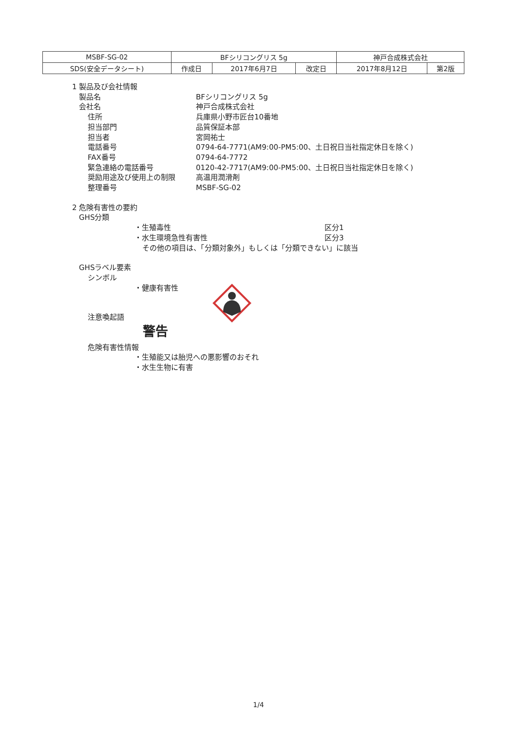| MSBF-SG-02 | BFシリコングリス 5g | | | 神戸合成株式会社 | |
| SDS(安全データシート) | 作成日 | 2017年6月7日 | 改定日 | 2017年8月12日 | 第2版 |
1 製品及び会社情報
製品名 BFシリコングリス 5g
会社名 神戸合成株式会社
住所 兵庫県小野市匠台10番地
担当部門 品質保証本部
担当者 宮岡祐士
電話番号 0794-64-7771(AM9:00-PM5:00、土日祝日当社指定休日を除く)
FAX番号 0794-64-7772
緊急連絡の電話番号 0120-42-7717(AM9:00-PM5:00、土日祝日当社指定休日を除く)
奨励用途及び使用上の制限 高温用潤滑剤
整理番号 MSBF-SG-02
2 危険有害性の要約
GHS分類
・生殖毒性 区分1
・水生環境急性有害性 区分3
その他の項目は、「分類対象外」もしくは「分類できない」に該当
GHSラベル要素
シンボル
・健康有害性
注意喚起語
警告
危険有害性情報
・生殖能又は胎児への悪影響のおそれ
・水生生物に有害
1/4